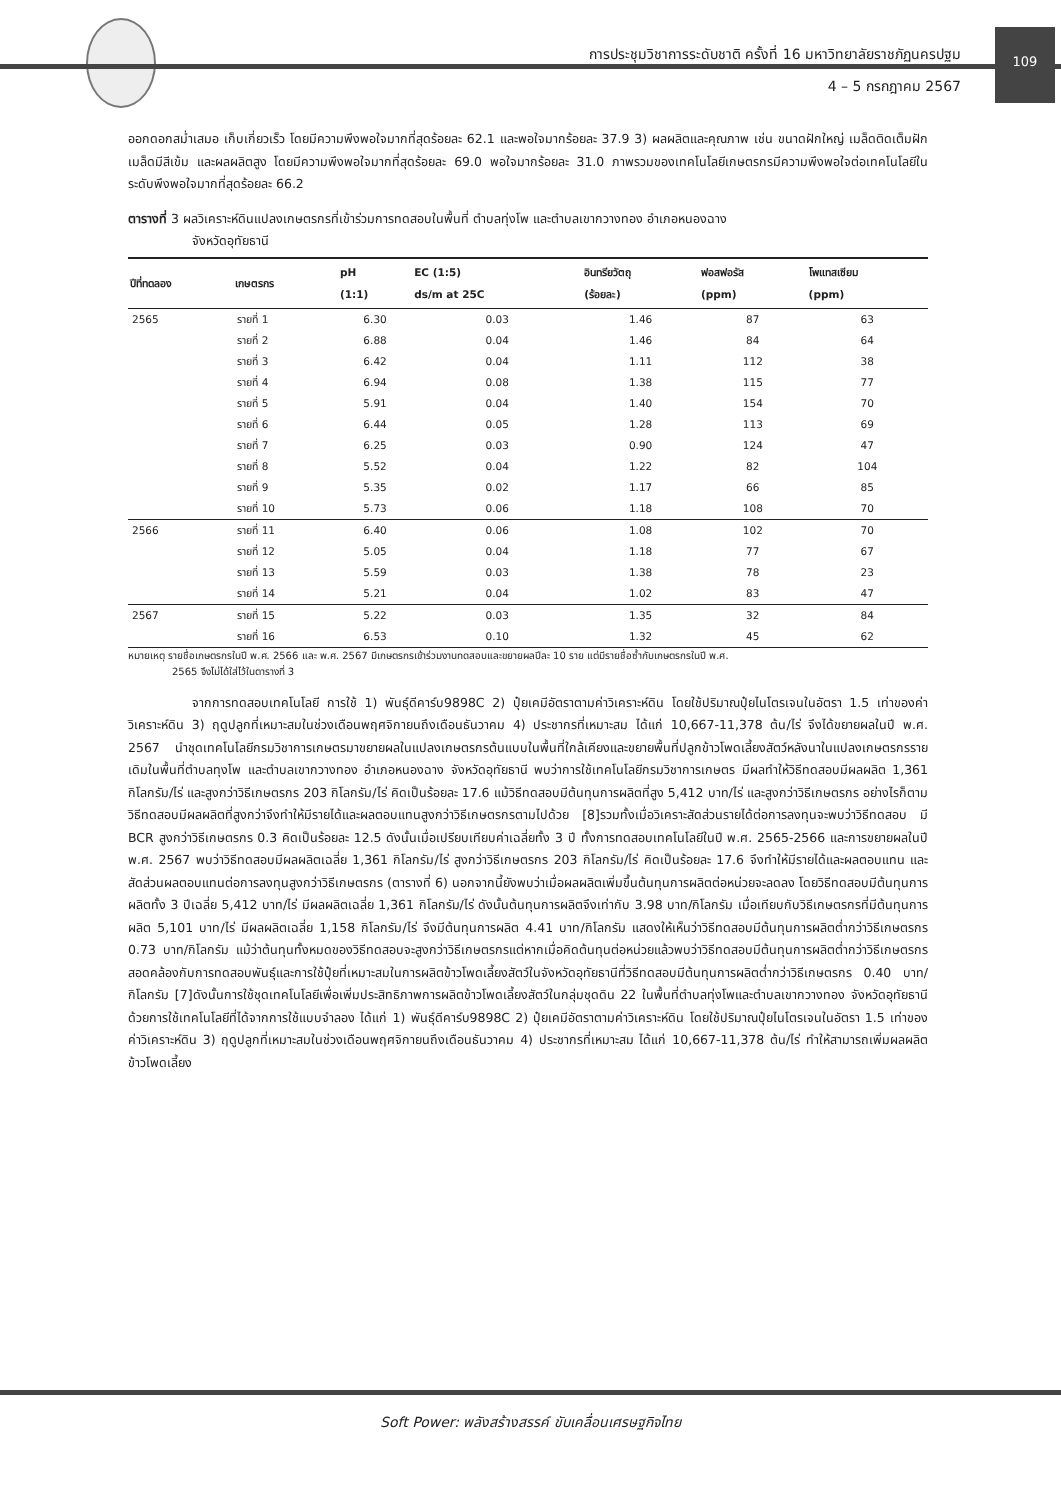การประชุมวิชาการระดับชาติ ครั้งที่ 16 มหาวิทยาลัยราชภัฏนครปฐม
4 – 5 กรกฎาคม 2567
109
ออกดอกสม่ำเสมอ เก็บเกี่ยวเร็ว โดยมีความพึงพอใจมากที่สุดร้อยละ 62.1 และพอใจมากร้อยละ 37.9 3) ผลผลิตและคุณภาพ เช่น ขนาดฝักใหญ่ เมล็ดติดเต็มฝัก เมล็ดมีสีเข้ม และผลผลิตสูง โดยมีความพึงพอใจมากที่สุดร้อยละ 69.0 พอใจมากร้อยละ 31.0 ภาพรวมของเทคโนโลยีเกษตรกรมีความพึงพอใจต่อเทคโนโลยีในระดับพึงพอใจมากที่สุดร้อยละ 66.2
ตารางที่ 3 ผลวิเคราะห์ดินแปลงเกษตรกรที่เข้าร่วมการทดสอบในพื้นที่ ตำบลทุ่งโพ และตำบลเขากวางทอง อำเภอหนองฉาง
จังหวัดอุทัยธานี
| ปีที่ทดลอง | เกษตรกร | pH (1:1) | EC (1:5) ds/m at 25C | อินทรียวัตถุ (ร้อยละ) | ฟอสฟอรัส (ppm) | โพแทสเซียม (ppm) |
| --- | --- | --- | --- | --- | --- | --- |
| 2565 | รายที่ 1 | 6.30 | 0.03 | 1.46 | 87 | 63 |
| | รายที่ 2 | 6.88 | 0.04 | 1.46 | 84 | 64 |
| | รายที่ 3 | 6.42 | 0.04 | 1.11 | 112 | 38 |
| | รายที่ 4 | 6.94 | 0.08 | 1.38 | 115 | 77 |
| | รายที่ 5 | 5.91 | 0.04 | 1.40 | 154 | 70 |
| | รายที่ 6 | 6.44 | 0.05 | 1.28 | 113 | 69 |
| | รายที่ 7 | 6.25 | 0.03 | 0.90 | 124 | 47 |
| | รายที่ 8 | 5.52 | 0.04 | 1.22 | 82 | 104 |
| | รายที่ 9 | 5.35 | 0.02 | 1.17 | 66 | 85 |
| | รายที่ 10 | 5.73 | 0.06 | 1.18 | 108 | 70 |
| 2566 | รายที่ 11 | 6.40 | 0.06 | 1.08 | 102 | 70 |
| | รายที่ 12 | 5.05 | 0.04 | 1.18 | 77 | 67 |
| | รายที่ 13 | 5.59 | 0.03 | 1.38 | 78 | 23 |
| | รายที่ 14 | 5.21 | 0.04 | 1.02 | 83 | 47 |
| 2567 | รายที่ 15 | 5.22 | 0.03 | 1.35 | 32 | 84 |
| | รายที่ 16 | 6.53 | 0.10 | 1.32 | 45 | 62 |
หมายเหตุ รายชื่อเกษตรกรในปี พ.ศ. 2566 และ พ.ศ. 2567 มีเกษตรกรเข้าร่วมงานทดสอบและขยายผลปีละ 10 ราย แต่มีรายชื่อซ้ำกับเกษตรกรในปี พ.ศ.
2565 จึงไม่ได้ใส่ไว้ในตารางที่ 3
จากการทดสอบเทคโนโลยี การใช้ 1) พันธุ์ดีคาร์บ9898C 2) ปุ๋ยเคมีอัตราตามค่าวิเคราะห์ดิน โดยใช้ปริมาณปุ๋ยไนโตรเจนในอัตรา 1.5 เท่าของค่าวิเคราะห์ดิน 3) ฤดูปลูกที่เหมาะสมในช่วงเดือนพฤศจิกายนถึงเดือนธันวาคม 4) ประชากรที่เหมาะสม ได้แก่ 10,667-11,378 ต้น/ไร่ จึงได้ขยายผลในปี พ.ศ. 2567 นำชุดเทคโนโลยีกรมวิชาการเกษตรมาขยายผลในแปลงเกษตรกรต้นแบบในพื้นที่ใกล้เคียงและขยายพื้นที่ปลูกข้าวโพดเลี้ยงสัตว์หลังนาในแปลงเกษตรกรรายเดิมในพื้นที่ตำบลทุงโพ และตำบลเขากวางทอง อำเภอหนองฉาง จังหวัดอุทัยธานี พบว่าการใช้เทคโนโลยีกรมวิชาการเกษตร มีผลทำให้วิธีทดสอบมีผลผลิต 1,361 กิโลกรัม/ไร่ และสูงกว่าวิธีเกษตรกร 203 กิโลกรัม/ไร่ คิดเป็นร้อยละ 17.6 แม้วิธีทดสอบมีต้นทุนการผลิตที่สูง 5,412 บาท/ไร่ และสูงกว่าวิธีเกษตรกร อย่างไรก็ตามวิธีทดสอบมีผลผลิตที่สูงกว่าจึงทำให้มีรายได้และผลตอบแทนสูงกว่าวิธีเกษตรกรตามไปด้วย [8]รวมทั้งเมื่อวิเคราะสัดส่วนรายได้ต่อการลงทุนจะพบว่าวิธีทดสอบ มี BCR สูงกว่าวิธีเกษตรกร 0.3 คิดเป็นร้อยละ 12.5 ดังนั้นเมื่อเปรียบเทียบค่าเฉลี่ยทั้ง 3 ปี ทั้งการทดสอบเทคโนโลยีในปี พ.ศ. 2565-2566 และการขยายผลในปี พ.ศ. 2567 พบว่าวิธีทดสอบมีผลผลิตเฉลี่ย 1,361 กิโลกรัม/ไร่ สูงกว่าวิธีเกษตรกร 203 กิโลกรัม/ไร่ คิดเป็นร้อยละ 17.6 จึงทำให้มีรายได้และผลตอบแทน และสัดส่วนผลตอบแทนต่อการลงทุนสูงกว่าวิธีเกษตรกร (ตารางที่ 6) นอกจากนี้ยังพบว่าเมื่อผลผลิตเพิ่มขึ้นต้นทุนการผลิตต่อหน่วยจะลดลง โดยวิธีทดสอบมีต้นทุนการผลิตทั้ง 3 ปีเฉลี่ย 5,412 บาท/ไร่ มีผลผลิตเฉลี่ย 1,361 กิโลกรัม/ไร่ ดังนั้นต้นทุนการผลิตจึงเท่ากับ 3.98 บาท/กิโลกรัม เมื่อเทียบกับวิธีเกษตรกรที่มีต้นทุนการผลิต 5,101 บาท/ไร่ มีผลผลิตเฉลี่ย 1,158 กิโลกรัม/ไร่ จึงมีต้นทุนการผลิต 4.41 บาท/กิโลกรัม แสดงให้เห็นว่าวิธีทดสอบมีต้นทุนการผลิตต่ำกว่าวิธีเกษตรกร 0.73 บาท/กิโลกรัม แม้ว่าต้นทุนทั้งหมดของวิธีทดสอบจะสูงกว่าวิธีเกษตรกรแต่หากเมื่อคิดต้นทุนต่อหน่วยแล้วพบว่าวิธีทดสอบมีต้นทุนการผลิตต่ำกว่าวิธีเกษตรกร สอดคล้องกับการทดสอบพันธุ์และการใช้ปุ๋ยที่เหมาะสมในการผลิตข้าวโพดเลี้ยงสัตว์ในจังหวัดอุทัยธานีที่วิธีทดสอบมีต้นทุนการผลิตต่ำกว่าวิธีเกษตรกร 0.40 บาท/กิโลกรัม [7]ดังนั้นการใช้ชุดเทคโนโลยีเพื่อเพิ่มประสิทธิภาพการผลิตข้าวโพดเลี้ยงสัตว์ในกลุ่มชุดดิน 22 ในพื้นที่ตำบลทุ่งโพและตำบลเขากวางทอง จังหวัดอุทัยธานี ด้วยการใช้เทคโนโลยีที่ได้จากการใช้แบบจำลอง ได้แก่ 1) พันธุ์ดีคาร์บ9898C 2) ปุ๋ยเคมีอัตราตามค่าวิเคราะห์ดิน โดยใช้ปริมาณปุ๋ยไนโตรเจนในอัตรา 1.5 เท่าของค่าวิเคราะห์ดิน 3) ฤดูปลูกที่เหมาะสมในช่วงเดือนพฤศจิกายนถึงเดือนธันวาคม 4) ประชากรที่เหมาะสม ได้แก่ 10,667-11,378 ต้น/ไร่ ทำให้สามารถเพิ่มผลผลิตข้าวโพดเลี้ยง
Soft Power: พลังสร้างสรรค์ ขับเคลื่อนเศรษฐกิจไทย